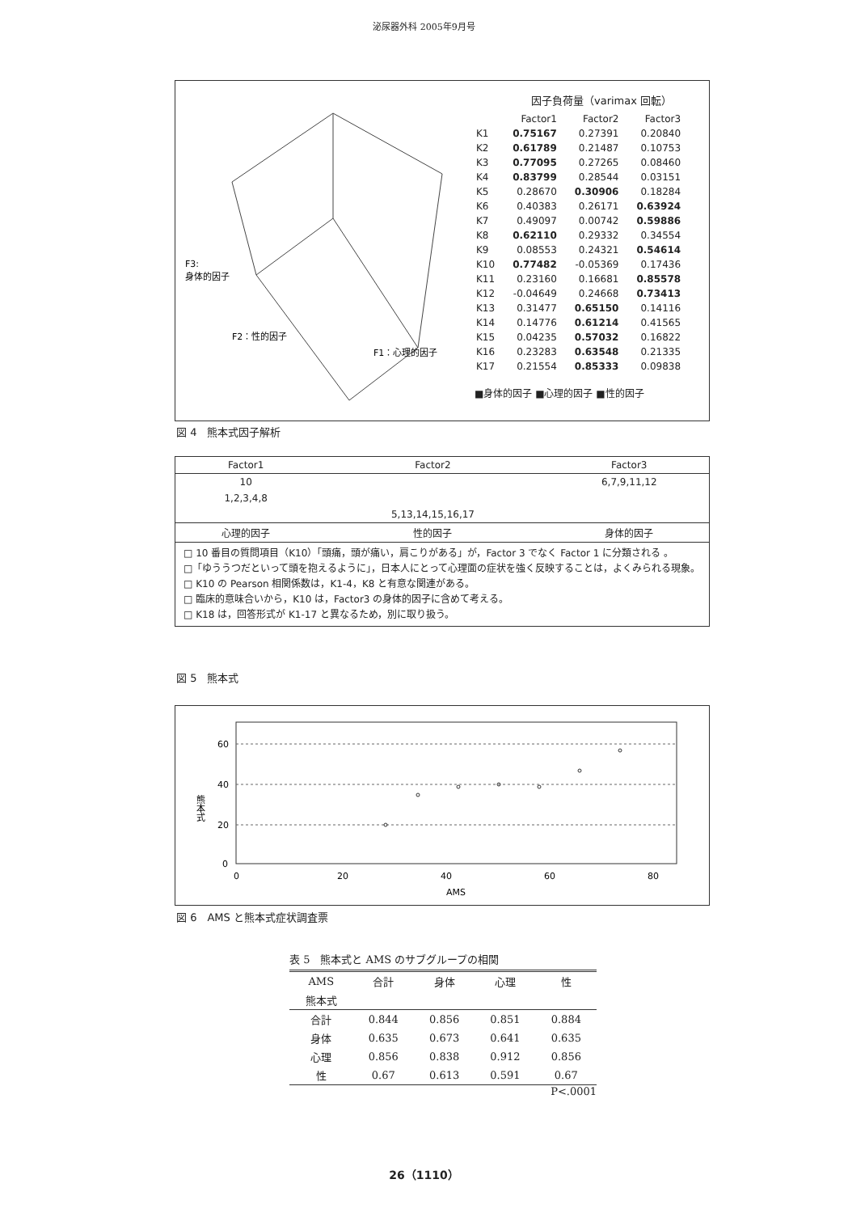泌尿器外科 2005年9月号
F3:
身体的因子
F2：性的因子
F1：心理的因子
因子負荷量（varimax 回転）
| | Factor1 | Factor2 | Factor3 |
| K1 | 0.75167 | 0.27391 | 0.20840 |
| K2 | 0.61789 | 0.21487 | 0.10753 |
| K3 | 0.77095 | 0.27265 | 0.08460 |
| K4 | 0.83799 | 0.28544 | 0.03151 |
| K5 | 0.28670 | 0.30906 | 0.18284 |
| K6 | 0.40383 | 0.26171 | 0.63924 |
| K7 | 0.49097 | 0.00742 | 0.59886 |
| K8 | 0.62110 | 0.29332 | 0.34554 |
| K9 | 0.08553 | 0.24321 | 0.54614 |
| K10 | 0.77482 | -0.05369 | 0.17436 |
| K11 | 0.23160 | 0.16681 | 0.85578 |
| K12 | -0.04649 | 0.24668 | 0.73413 |
| K13 | 0.31477 | 0.65150 | 0.14116 |
| K14 | 0.14776 | 0.61214 | 0.41565 |
| K15 | 0.04235 | 0.57032 | 0.16822 |
| K16 | 0.23283 | 0.63548 | 0.21335 |
| K17 | 0.21554 | 0.85333 | 0.09838 |
■身体的因子 ■心理的因子 ■性的因子
図 4　熊本式因子解析
| Factor1 | Factor2 | Factor3 |
| --- | --- | --- |
| 10 | | 6,7,9,11,12 |
| 1,2,3,4,8 | | |
| | 5,13,14,15,16,17 | |
| 心理的因子 | 性的因子 | 身体的因子 |
□ 10 番目の質問項目（K10）「頭痛，頭が痛い，肩こりがある」が，Factor 3 でなく Factor 1 に分類される 。
□「ゆううつだといって頭を抱えるように」，日本人にとって心理面の症状を強く反映することは，よくみられる現象。
□ K10 の Pearson 相関係数は，K1-4，K8 と有意な関連がある。
□ 臨床的意味合いから，K10 は，Factor3 の身体的因子に含めて考える。
□ K18 は，回答形式が K1-17 と異なるため，別に取り扱う。
図 5　熊本式
60
40
20
0
0
20
40
60
80
AMS
熊本式
図 6　AMS と熊本式症状調査票
表 5　熊本式と AMS のサブグループの相関
| AMS | 合計 | 身体 | 心理 | 性 |
| --- | --- | --- | --- | --- |
| 熊本式 | | | | |
| 合計 | 0.844 | 0.856 | 0.851 | 0.884 |
| 身体 | 0.635 | 0.673 | 0.641 | 0.635 |
| 心理 | 0.856 | 0.838 | 0.912 | 0.856 |
| 性 | 0.67 | 0.613 | 0.591 | 0.67 |
P<.0001
26（1110）